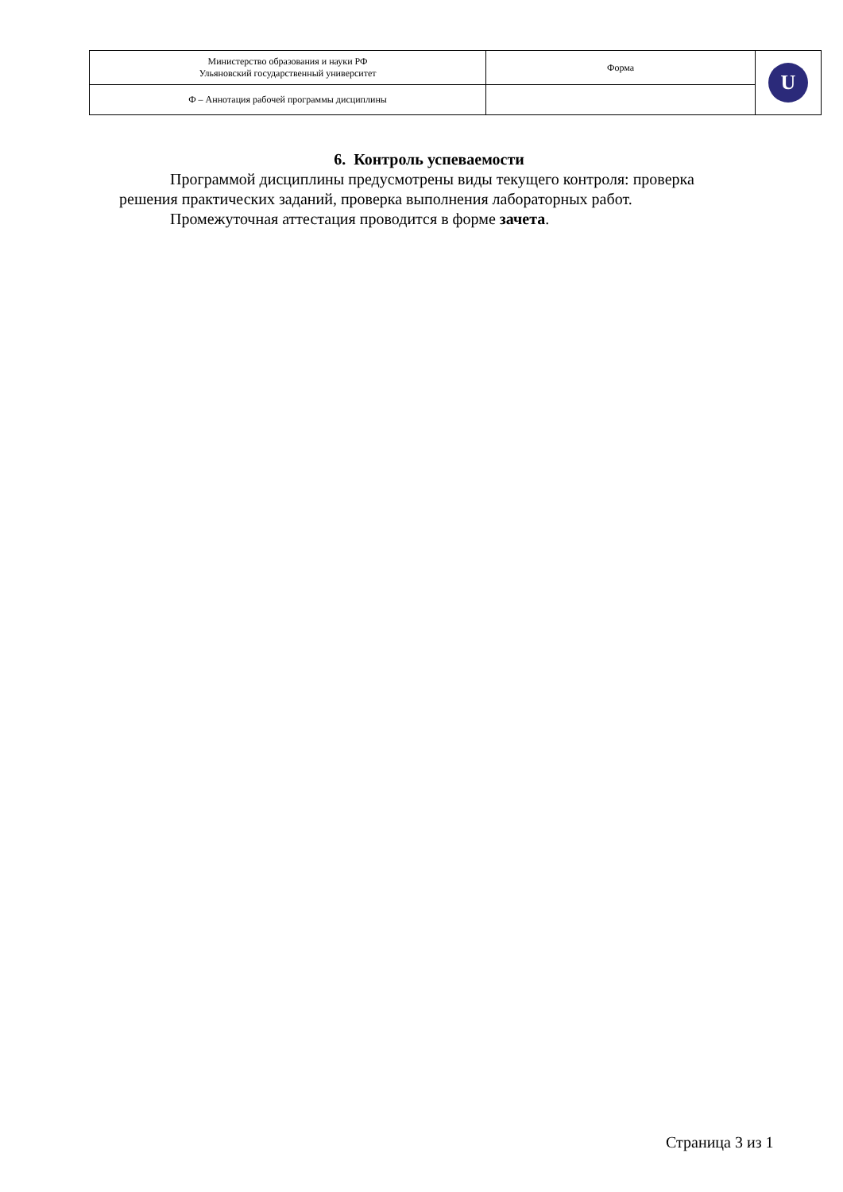| Министерство образования и науки РФ Ульяновский государственный университет | Форма | U |
| Ф – Аннотация рабочей программы дисциплины | | |
6. Контроль успеваемости
Программой дисциплины предусмотрены виды текущего контроля: проверка решения практических заданий, проверка выполнения лабораторных работ.
Промежуточная аттестация проводится в форме зачета.
Страница 3 из 1